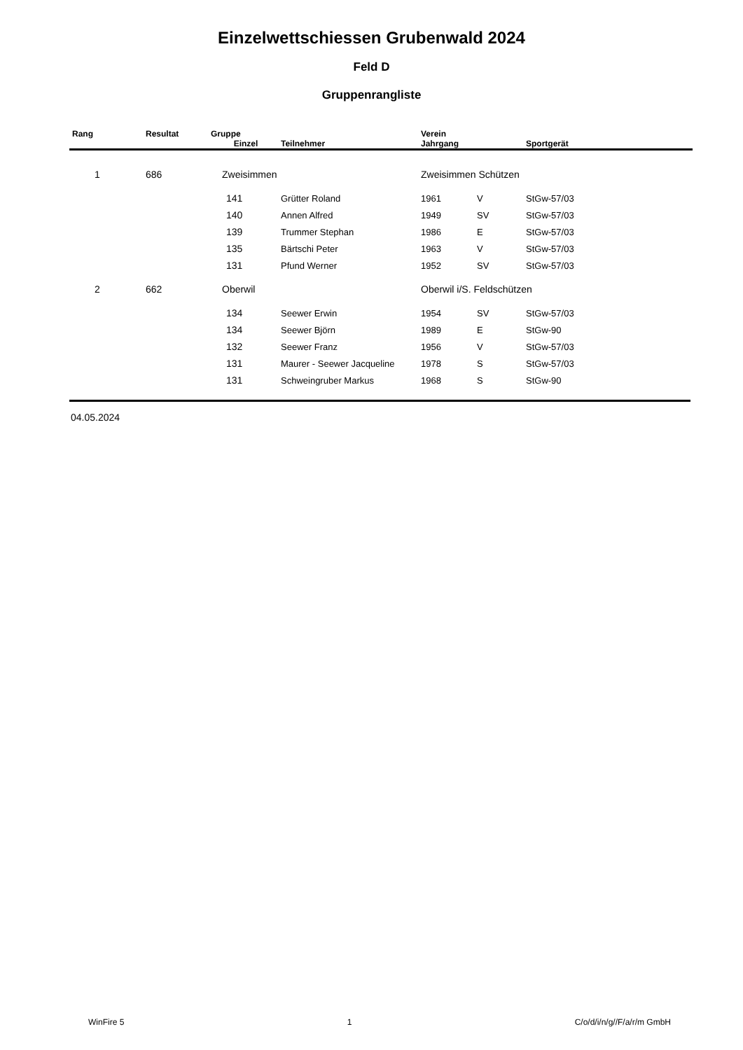Einzelwettschiessen Grubenwald 2024
Feld D
Gruppenrangliste
| Rang | Resultat | Gruppe | | | Verein | | | |
| --- | --- | --- | --- | --- | --- | --- | --- | --- |
| | | Einzel | Teilnehmer | | Jahrgang | | Sportgerät | |
| 1 | 686 | Zweisimmen | | | Zweisimmen Schützen | | | |
| | | 141 | Grütter Roland | | 1961 | V | StGw-57/03 | |
| | | 140 | Annen Alfred | | 1949 | SV | StGw-57/03 | |
| | | 139 | Trummer Stephan | | 1986 | E | StGw-57/03 | |
| | | 135 | Bärtschi Peter | | 1963 | V | StGw-57/03 | |
| | | 131 | Pfund Werner | | 1952 | SV | StGw-57/03 | |
| 2 | 662 | Oberwil | | | Oberwil i/S. Feldschützen | | | |
| | | 134 | Seewer Erwin | | 1954 | SV | StGw-57/03 | |
| | | 134 | Seewer Björn | | 1989 | E | StGw-90 | |
| | | 132 | Seewer Franz | | 1956 | V | StGw-57/03 | |
| | | 131 | Maurer - Seewer Jacqueline | | 1978 | S | StGw-57/03 | |
| | | 131 | Schweingruber Markus | | 1968 | S | StGw-90 | |
04.05.2024
WinFire 5 1 C/o/d/i/n/g//F/a/r/m GmbH